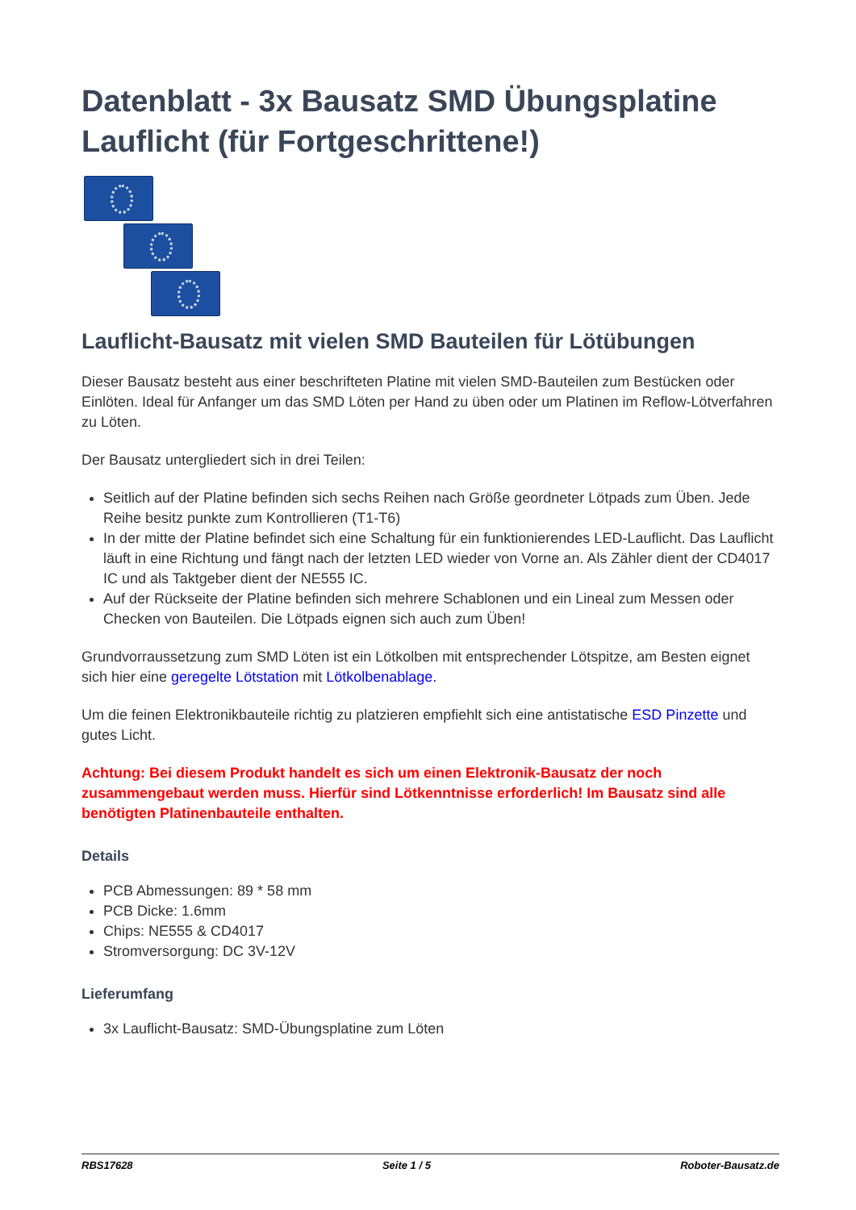Datenblatt - 3x Bausatz SMD Übungsplatine Lauflicht (für Fortgeschrittene!)
Lauflicht-Bausatz mit vielen SMD Bauteilen für Lötübungen
Dieser Bausatz besteht aus einer beschrifteten Platine mit vielen SMD-Bauteilen zum Bestücken oder Einlöten. Ideal für Anfanger um das SMD Löten per Hand zu üben oder um Platinen im Reflow-Lötverfahren zu Löten.
Der Bausatz untergliedert sich in drei Teilen:
Seitlich auf der Platine befinden sich sechs Reihen nach Größe geordneter Lötpads zum Üben. Jede Reihe besitz punkte zum Kontrollieren (T1-T6)
In der mitte der Platine befindet sich eine Schaltung für ein funktionierendes LED-Lauflicht. Das Lauflicht läuft in eine Richtung und fängt nach der letzten LED wieder von Vorne an. Als Zähler dient der CD4017 IC und als Taktgeber dient der NE555 IC.
Auf der Rückseite der Platine befinden sich mehrere Schablonen und ein Lineal zum Messen oder Checken von Bauteilen. Die Lötpads eignen sich auch zum Üben!
Grundvorraussetzung zum SMD Löten ist ein Lötkolben mit entsprechender Lötspitze, am Besten eignet sich hier eine geregelte Lötstation mit Lötkolbenablage.
Um die feinen Elektronikbauteile richtig zu platzieren empfiehlt sich eine antistatische ESD Pinzette und gutes Licht.
Achtung: Bei diesem Produkt handelt es sich um einen Elektronik-Bausatz der noch zusammengebaut werden muss. Hierfür sind Lötkenntnisse erforderlich! Im Bausatz sind alle benötigten Platinenbauteile enthalten.
Details
PCB Abmessungen: 89 * 58 mm
PCB Dicke: 1.6mm
Chips: NE555 & CD4017
Stromversorgung: DC 3V-12V
Lieferumfang
3x Lauflicht-Bausatz: SMD-Übungsplatine zum Löten
RBS17628 Seite 1 / 5 Roboter-Bausatz.de